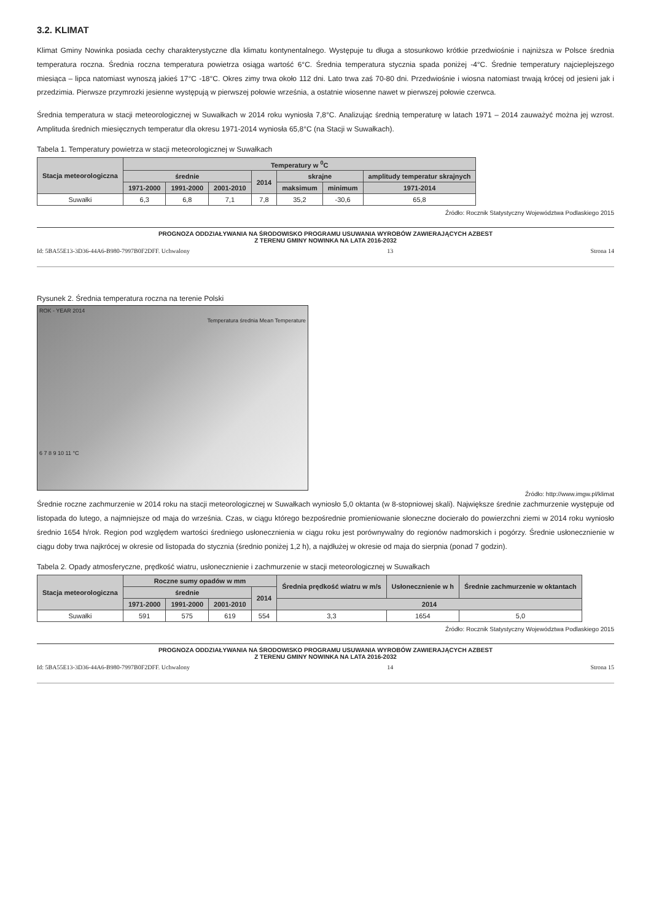3.2. KLIMAT
Klimat Gminy Nowinka posiada cechy charakterystyczne dla klimatu kontynentalnego. Występuje tu długa a stosunkowo krótkie przedwiośnie i najniższa w Polsce średnia temperatura roczna. Średnia roczna temperatura powietrza osiąga wartość 6°C. Średnia temperatura stycznia spada poniżej -4°C. Średnie temperatury najcieplejszego miesiąca – lipca natomiast wynoszą jakieś 17°C -18°C. Okres zimy trwa około 112 dni. Lato trwa zaś 70-80 dni. Przedwiośnie i wiosna natomiast trwają krócej od jesieni jak i przedzimia. Pierwsze przymrozki jesienne występują w pierwszej połowie września, a ostatnie wiosenne nawet w pierwszej połowie czerwca.
Średnia temperatura w stacji meteorologicznej w Suwałkach w 2014 roku wyniosła 7,8°C. Analizując średnią temperaturę w latach 1971 – 2014 zauważyć można jej wzrost. Amplituda średnich miesięcznych temperatur dla okresu 1971-2014 wyniosła 65,8°C (na Stacji w Suwałkach).
Tabela 1. Temperatury powietrza w stacji meteorologicznej w Suwałkach
| Stacja meteorologiczna | Temperatury w <sup>0</sup>C | | | | | | |
| --- | --- | --- | --- | --- | --- | --- | --- |
| | średnie | | | 2014 | skrajne | | amplitudy temperatur skrajnych |
| | 1971-2000 | 1991-2000 | 2001-2010 | | maksimum | minimum | 1971-2014 |
| Suwałki | 6,3 | 6,8 | 7,1 | 7,8 | 35,2 | -30,6 | 65,8 |
Źródło: Rocznik Statystyczny Województwa Podlaskiego 2015
PROGNOZA ODDZIAŁYWANIA NA ŚRODOWISKO PROGRAMU USUWANIA WYROBÓW ZAWIERAJĄCYCH AZBEST
Z TERENU GMINY NOWINKA NA LATA 2016-2032
Id: 5BA55E13-3D36-44A6-B980-7997B0F2DFF. Uchwalony 13 Strona 14
Rysunek 2. Średnia temperatura roczna na terenie Polski
ROK - YEAR 2014
Temperatura średnia Mean Temperature
6 7 8 9 10 11 °C
Źródło: http://www.imgw.pl/klimat
Średnie roczne zachmurzenie w 2014 roku na stacji meteorologicznej w Suwałkach wyniosło 5,0 oktanta (w 8-stopniowej skali). Największe średnie zachmurzenie występuje od listopada do lutego, a najmniejsze od maja do września. Czas, w ciągu którego bezpośrednie promieniowanie słoneczne docierało do powierzchni ziemi w 2014 roku wyniosło średnio 1654 h/rok. Region pod względem wartości średniego usłonecznienia w ciągu roku jest porównywalny do regionów nadmorskich i pogórzy. Średnie usłonecznienie w ciągu doby trwa najkrócej w okresie od listopada do stycznia (średnio poniżej 1,2 h), a najdłużej w okresie od maja do sierpnia (ponad 7 godzin).
Tabela 2. Opady atmosferyczne, prędkość wiatru, usłonecznienie i zachmurzenie w stacji meteorologicznej w Suwałkach
| Stacja meteorologiczna | Roczne sumy opadów w mm | | | | Średnia prędkość wiatru w m/s | Usłonecznienie w h | Średnie zachmurzenie w oktantach |
| --- | --- | --- | --- | --- | --- | --- | --- |
| | średnie | | | 2014 | | | |
| | 1971-2000 | 1991-2000 | 2001-2010 | | 2014 | | |
| Suwałki | 591 | 575 | 619 | 554 | 3,3 | 1654 | 5,0 |
Źródło: Rocznik Statystyczny Województwa Podlaskiego 2015
PROGNOZA ODDZIAŁYWANIA NA ŚRODOWISKO PROGRAMU USUWANIA WYROBÓW ZAWIERAJĄCYCH AZBEST
Z TERENU GMINY NOWINKA NA LATA 2016-2032
Id: 5BA55E13-3D36-44A6-B980-7997B0F2DFF. Uchwalony 14 Strona 15